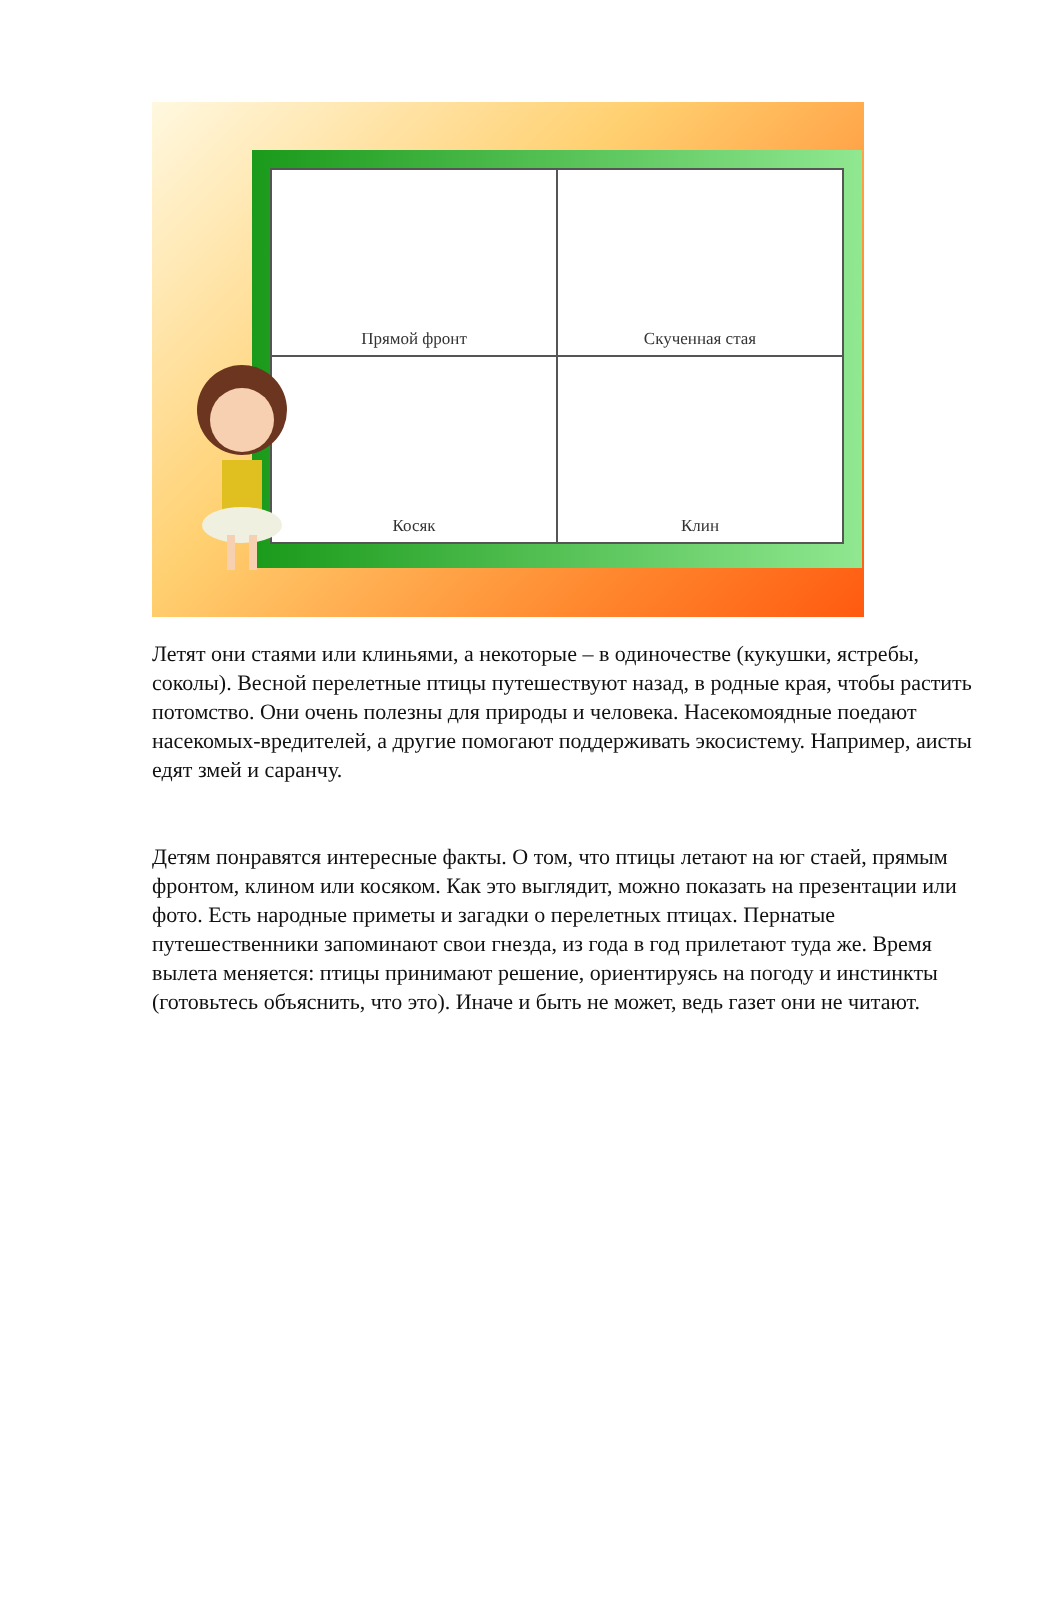Прямой фронт
Скученная стая
Косяк
Клин
Летят они стаями или клиньями, а некоторые – в одиночестве (кукушки, ястребы, соколы). Весной перелетные птицы путешествуют назад, в родные края, чтобы растить потомство. Они очень полезны для природы и человека. Насекомоядные поедают насекомых-вредителей, а другие помогают поддерживать экосистему. Например, аисты едят змей и саранчу.
Детям понравятся интересные факты. О том, что птицы летают на юг стаей, прямым фронтом, клином или косяком. Как это выглядит, можно показать на презентации или фото. Есть народные приметы и загадки о перелетных птицах. Пернатые путешественники запоминают свои гнезда, из года в год прилетают туда же. Время вылета меняется: птицы принимают решение, ориентируясь на погоду и инстинкты (готовьтесь объяснить, что это). Иначе и быть не может, ведь газет они не читают.